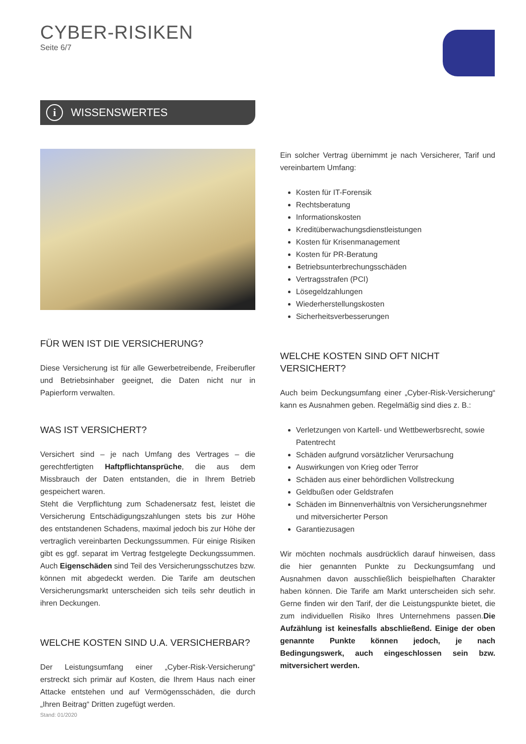CYBER-RISIKEN
Seite 6/7
i WISSENSWERTES
FÜR WEN IST DIE VERSICHERUNG?
Diese Versicherung ist für alle Gewerbetreibende, Freiberufler und Betriebsinhaber geeignet, die Daten nicht nur in Papierform verwalten.
WAS IST VERSICHERT?
Versichert sind – je nach Umfang des Vertrages – die gerechtfertigten Haftpflichtansprüche, die aus dem Missbrauch der Daten entstanden, die in Ihrem Betrieb gespeichert waren.
Steht die Verpflichtung zum Schadenersatz fest, leistet die Versicherung Entschädigungszahlungen stets bis zur Höhe des entstandenen Schadens, maximal jedoch bis zur Höhe der vertraglich vereinbarten Deckungssummen. Für einige Risiken gibt es ggf. separat im Vertrag festgelegte Deckungssummen. Auch Eigenschäden sind Teil des Versicherungsschutzes bzw. können mit abgedeckt werden. Die Tarife am deutschen Versicherungsmarkt unterscheiden sich teils sehr deutlich in ihren Deckungen.
WELCHE KOSTEN SIND U.A. VERSICHERBAR?
Der Leistungsumfang einer „Cyber-Risk-Versicherung“ erstreckt sich primär auf Kosten, die Ihrem Haus nach einer Attacke entstehen und auf Vermögensschäden, die durch „Ihren Beitrag“ Dritten zugefügt werden.
Ein solcher Vertrag übernimmt je nach Versicherer, Tarif und vereinbartem Umfang:
Kosten für IT-Forensik
Rechtsberatung
Informationskosten
Kreditüberwachungsdienstleistungen
Kosten für Krisenmanagement
Kosten für PR-Beratung
Betriebsunterbrechungsschäden
Vertragsstrafen (PCI)
Lösegeldzahlungen
Wiederherstellungskosten
Sicherheitsverbesserungen
WELCHE KOSTEN SIND OFT NICHT VERSICHERT?
Auch beim Deckungsumfang einer „Cyber-Risk-Versicherung“ kann es Ausnahmen geben. Regelmäßig sind dies z. B.:
Verletzungen von Kartell- und Wettbewerbsrecht, sowie Patentrecht
Schäden aufgrund vorsätzlicher Verursachung
Auswirkungen von Krieg oder Terror
Schäden aus einer behördlichen Vollstreckung
Geldbußen oder Geldstrafen
Schäden im Binnenverhältnis von Versicherungsnehmer und mitversicherter Person
Garantiezusagen
Wir möchten nochmals ausdrücklich darauf hinweisen, dass die hier genannten Punkte zu Deckungsumfang und Ausnahmen davon ausschließlich beispielhaften Charakter haben können. Die Tarife am Markt unterscheiden sich sehr. Gerne finden wir den Tarif, der die Leistungspunkte bietet, die zum individuellen Risiko Ihres Unternehmens passen.Die Aufzählung ist keinesfalls abschließend. Einige der oben genannte Punkte können jedoch, je nach Bedingungswerk, auch eingeschlossen sein bzw. mitversichert werden.
Stand: 01/2020